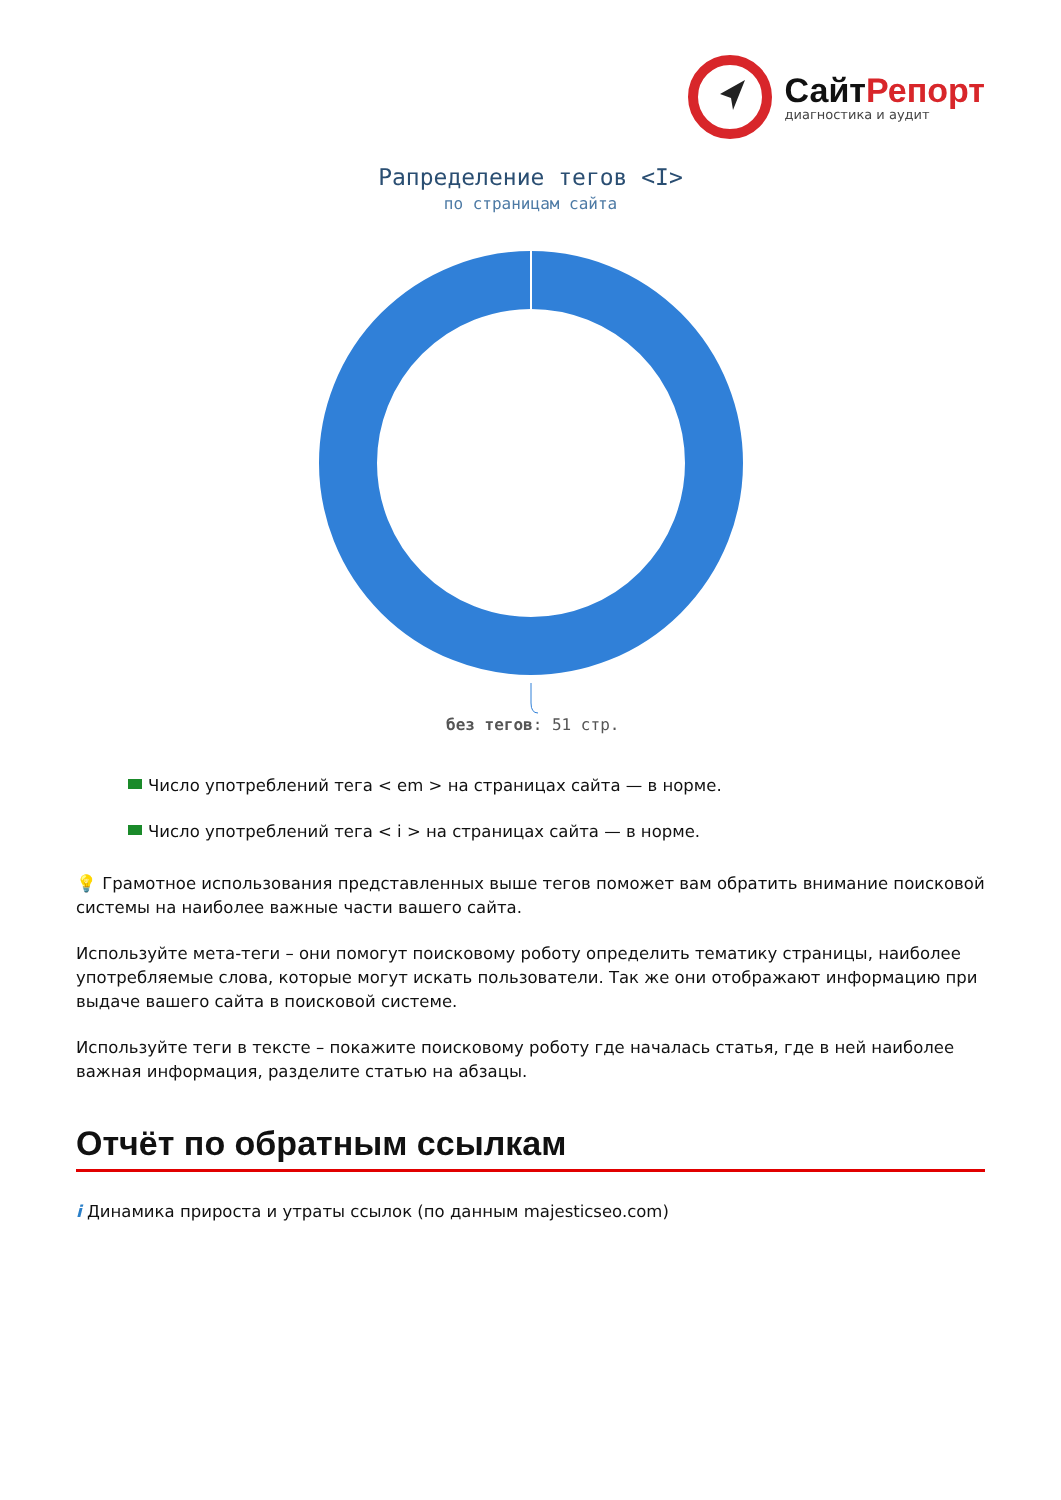СайтРепорт
диагностика и аудит
Рапределение тегов <I>
по страницам сайта
без тегов: 51 стр.
Число употреблений тега < em > на страницах сайта — в норме.
Число употреблений тега < i > на страницах сайта — в норме.
💡 Грамотное использования представленных выше тегов поможет вам обратить внимание поисковой системы на наиболее важные части вашего сайта.
Используйте мета-теги – они помогут поисковому роботу определить тематику страницы, наиболее употребляемые слова, которые могут искать пользователи. Так же они отображают информацию при выдаче вашего сайта в поисковой системе.
Используйте теги в тексте – покажите поисковому роботу где началась статья, где в ней наиболее важная информация, разделите статью на абзацы.
Отчёт по обратным ссылкам
i Динамика прироста и утраты ссылок (по данным majesticseo.com)